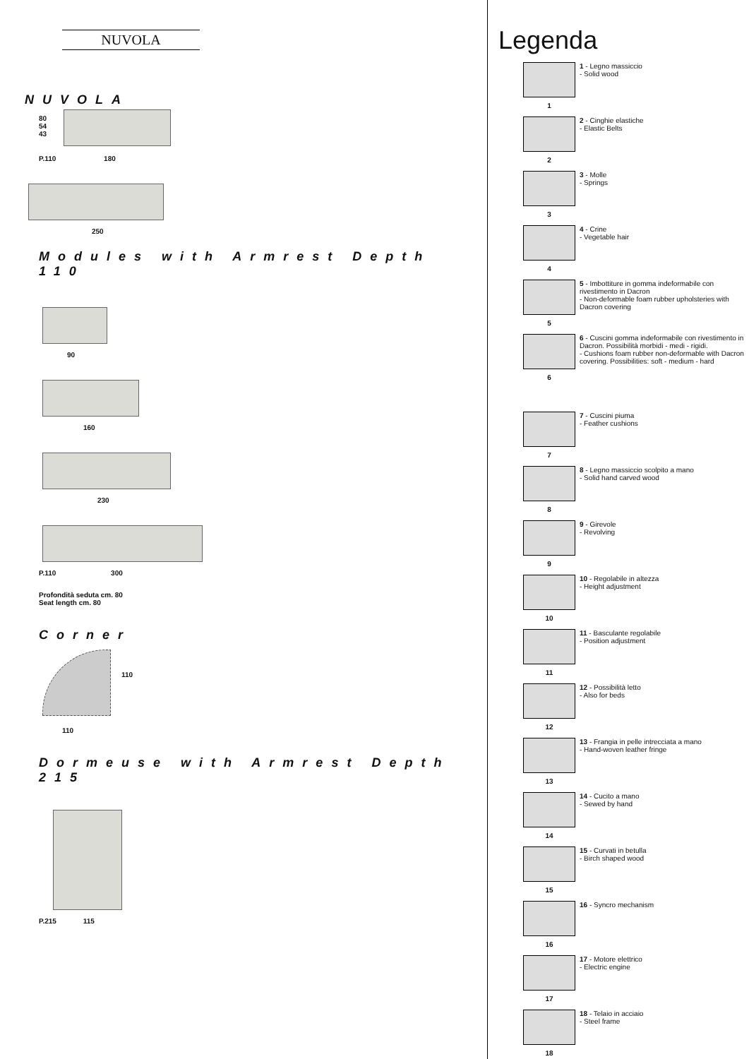NUVOLA
NUVOLA
80
54
43
P.110 180
250
Modules with Armrest Depth 110
90
160
230
P.110 300
Profondità seduta cm. 80
Seat length cm. 80
Corner
110
110
Dormeuse with Armrest Depth 215
P.215 115
Legenda
1
1 - Legno massiccio
- Solid wood
2
2 - Cinghie elastiche
- Elastic Belts
3
3 - Molle
- Springs
4
4 - Crine
- Vegetable hair
5
5 - Imbottiture in gomma indeformabile con rivestimento in Dacron
- Non-deformable foam rubber upholsteries with Dacron covering
6
6 - Cuscini gomma indeformabile con rivestimento in Dacron. Possibilità morbidi - medi - rigidi.
- Cushions foam rubber non-deformable with Dacron covering. Possibilities: soft - medium - hard
7
7 - Cuscini piuma
- Feather cushions
8
8 - Legno massiccio scolpito a mano
- Solid hand carved wood
9
9 - Girevole
- Revolving
10
10 - Regolabile in altezza
- Height adjustment
11
11 - Basculante regolabile
- Position adjustment
12
12 - Possibilità letto
- Also for beds
13
13 - Frangia in pelle intrecciata a mano
- Hand-woven leather fringe
14
14 - Cucito a mano
- Sewed by hand
15
15 - Curvati in betulla
- Birch shaped wood
16
16 - Syncro mechanism
17
17 - Motore elettrico
- Electric engine
18
18 - Telaio in acciaio
- Steel frame